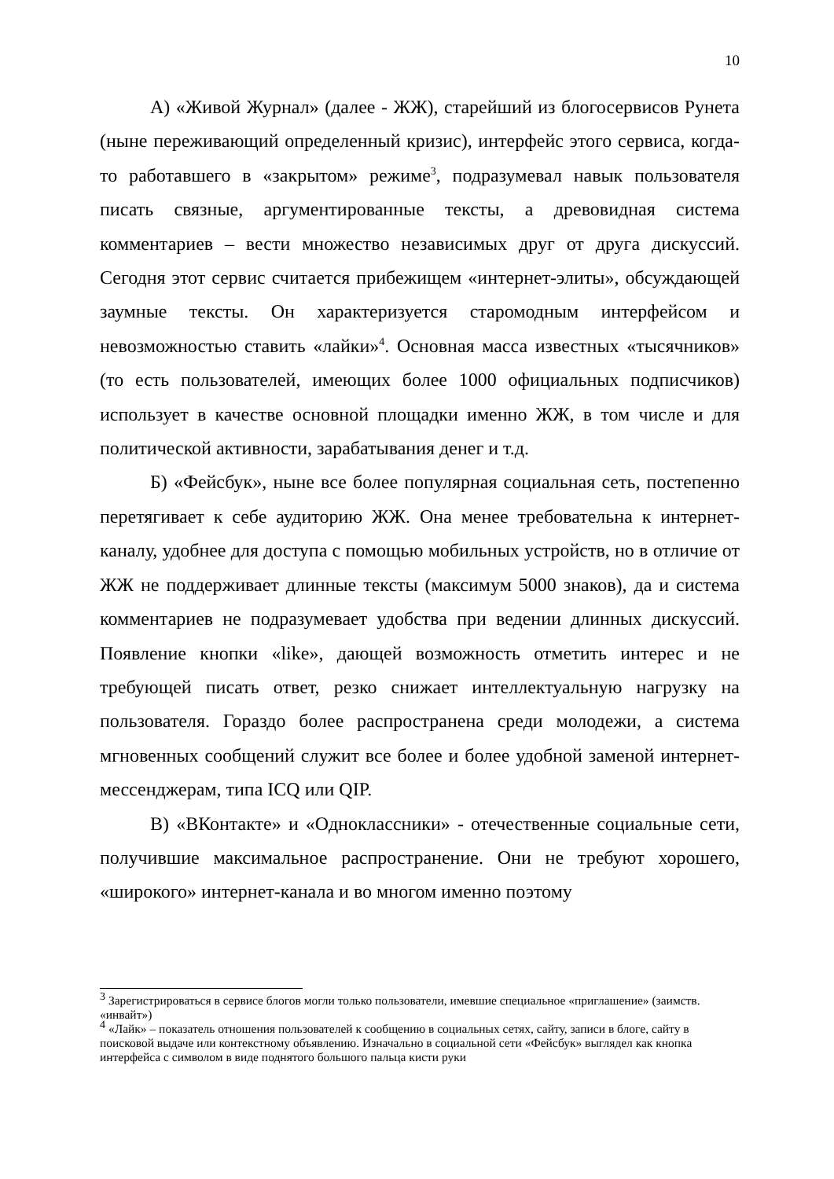10
А) «Живой Журнал» (далее - ЖЖ), старейший из блогосервисов Рунета (ныне переживающий определенный кризис), интерфейс этого сервиса, когда-то работавшего в «закрытом» режиме<sup>3</sup>, подразумевал навык пользователя писать связные, аргументированные тексты, а древовидная система комментариев – вести множество независимых друг от друга дискуссий. Сегодня этот сервис считается прибежищем «интернет-элиты», обсуждающей заумные тексты. Он характеризуется старомодным интерфейсом и невозможностью ставить «лайки»<sup>4</sup>. Основная масса известных «тысячников» (то есть пользователей, имеющих более 1000 официальных подписчиков) использует в качестве основной площадки именно ЖЖ, в том числе и для политической активности, зарабатывания денег и т.д.
Б) «Фейсбук», ныне все более популярная социальная сеть, постепенно перетягивает к себе аудиторию ЖЖ. Она менее требовательна к интернет-каналу, удобнее для доступа с помощью мобильных устройств, но в отличие от ЖЖ не поддерживает длинные тексты (максимум 5000 знаков), да и система комментариев не подразумевает удобства при ведении длинных дискуссий. Появление кнопки «like», дающей возможность отметить интерес и не требующей писать ответ, резко снижает интеллектуальную нагрузку на пользователя. Гораздо более распространена среди молодежи, а система мгновенных сообщений служит все более и более удобной заменой интернет-мессенджерам, типа ICQ или QIP.
В) «ВКонтакте» и «Одноклассники» - отечественные социальные сети, получившие максимальное распространение. Они не требуют хорошего, «широкого» интернет-канала и во многом именно поэтому
<sup>3</sup> Зарегистрироваться в сервисе блогов могли только пользователи, имевшие специальное «приглашение» (заимств. «инвайт»)
<sup>4</sup> «Лайк» – показатель отношения пользователей к сообщению в социальных сетях, сайту, записи в блоге, сайту в поисковой выдаче или контекстному объявлению. Изначально в социальной сети «Фейсбук» выглядел как кнопка интерфейса с символом в виде поднятого большого пальца кисти руки